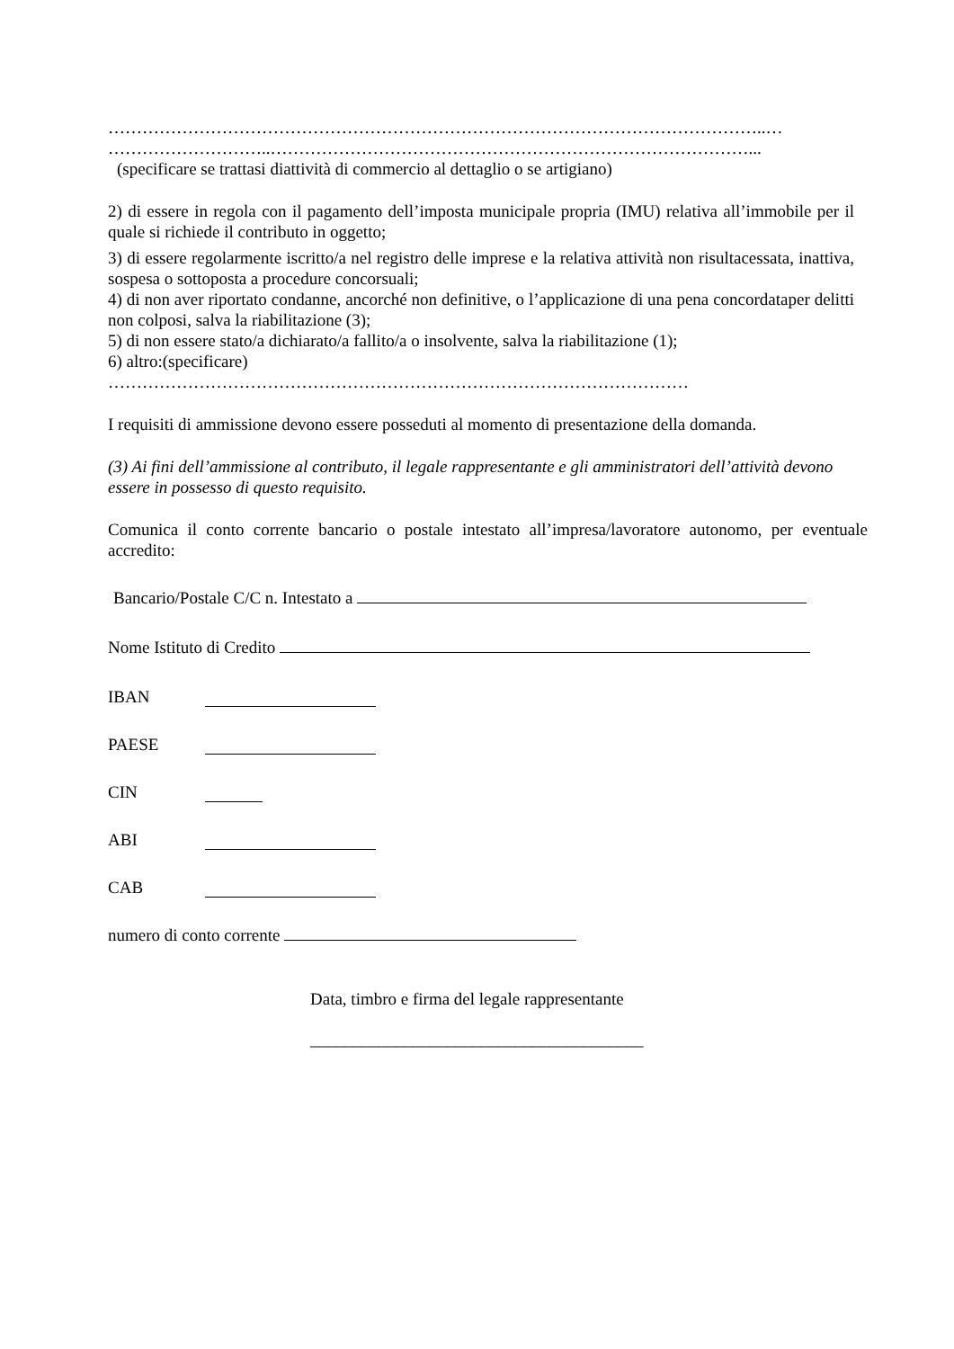……………………………………………………………………………………………………..…
………………………..…………………………………………………………………………...
(specificare se trattasi diattività di commercio al dettaglio o se artigiano)
2) di essere in regola con il pagamento dell’imposta municipale propria (IMU) relativa all’immobile per il quale si richiede il contributo in oggetto;
3) di essere regolarmente iscritto/a nel registro delle imprese e la relativa attività non risultacessata, inattiva, sospesa o sottoposta a procedure concorsuali;
4) di non aver riportato condanne, ancorché non definitive, o l’applicazione di una pena concordataper delitti non colposi, salva la riabilitazione (3);
5) di non essere stato/a dichiarato/a fallito/a o insolvente, salva la riabilitazione (1);
6) altro:(specificare)
…………………………………………………………………………………………
I requisiti di ammissione devono essere posseduti al momento di presentazione della domanda.
(3) Ai fini dell’ammissione al contributo, il legale rappresentante e gli amministratori dell’attività devono essere in possesso di questo requisito.
Comunica il conto corrente bancario o postale intestato all’impresa/lavoratore autonomo, per eventuale accredito:
Bancario/Postale C/C n. Intestato a
Nome Istituto di Credito
IBAN
PAESE
CIN
ABI
CAB
numero di conto corrente
Data, timbro e firma del legale rappresentante
_______________________________________